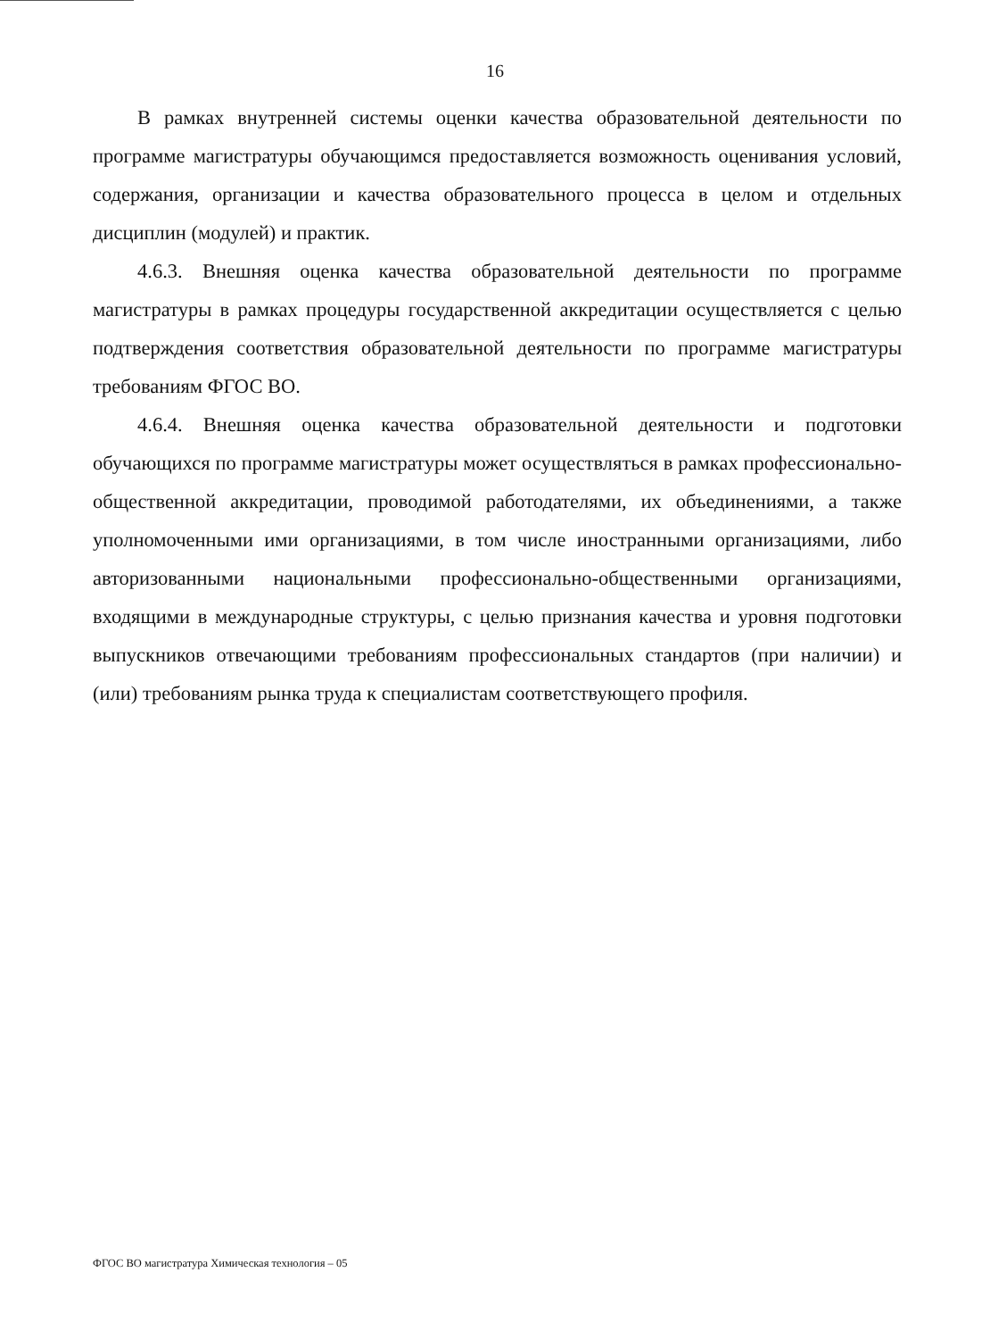16
В рамках внутренней системы оценки качества образовательной деятельности по программе магистратуры обучающимся предоставляется возможность оценивания условий, содержания, организации и качества образовательного процесса в целом и отдельных дисциплин (модулей) и практик.
4.6.3. Внешняя оценка качества образовательной деятельности по программе магистратуры в рамках процедуры государственной аккредитации осуществляется с целью подтверждения соответствия образовательной деятельности по программе магистратуры требованиям ФГОС ВО.
4.6.4. Внешняя оценка качества образовательной деятельности и подготовки обучающихся по программе магистратуры может осуществляться в рамках профессионально-общественной аккредитации, проводимой работодателями, их объединениями, а также уполномоченными ими организациями, в том числе иностранными организациями, либо авторизованными национальными профессионально-общественными организациями, входящими в международные структуры, с целью признания качества и уровня подготовки выпускников отвечающими требованиям профессиональных стандартов (при наличии) и (или) требованиям рынка труда к специалистам соответствующего профиля.
ФГОС ВО магистратура Химическая технология – 05